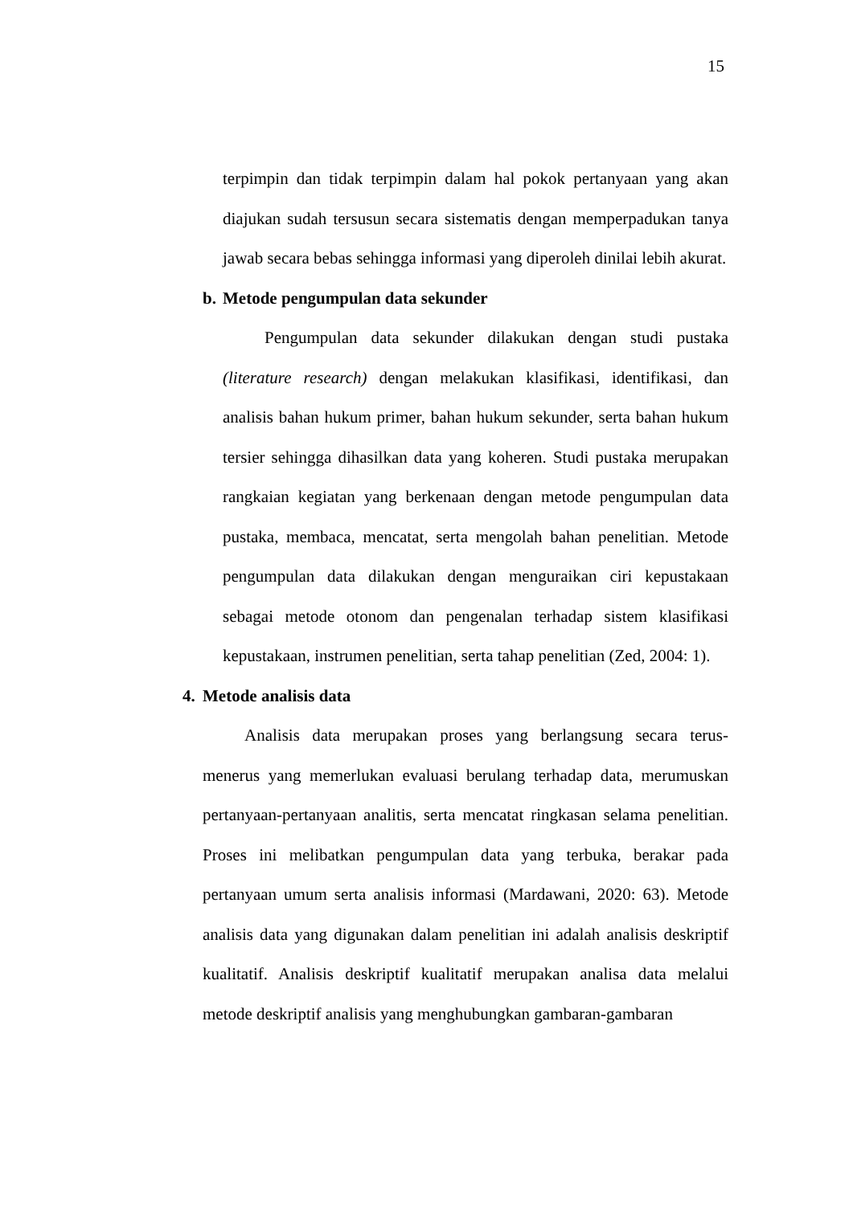15
terpimpin dan tidak terpimpin dalam hal pokok pertanyaan yang akan diajukan sudah tersusun secara sistematis dengan memperpadukan tanya jawab secara bebas sehingga informasi yang diperoleh dinilai lebih akurat.
b. Metode pengumpulan data sekunder
Pengumpulan data sekunder dilakukan dengan studi pustaka (literature research) dengan melakukan klasifikasi, identifikasi, dan analisis bahan hukum primer, bahan hukum sekunder, serta bahan hukum tersier sehingga dihasilkan data yang koheren. Studi pustaka merupakan rangkaian kegiatan yang berkenaan dengan metode pengumpulan data pustaka, membaca, mencatat, serta mengolah bahan penelitian. Metode pengumpulan data dilakukan dengan menguraikan ciri kepustakaan sebagai metode otonom dan pengenalan terhadap sistem klasifikasi kepustakaan, instrumen penelitian, serta tahap penelitian (Zed, 2004: 1).
4. Metode analisis data
Analisis data merupakan proses yang berlangsung secara terus-menerus yang memerlukan evaluasi berulang terhadap data, merumuskan pertanyaan-pertanyaan analitis, serta mencatat ringkasan selama penelitian. Proses ini melibatkan pengumpulan data yang terbuka, berakar pada pertanyaan umum serta analisis informasi (Mardawani, 2020: 63). Metode analisis data yang digunakan dalam penelitian ini adalah analisis deskriptif kualitatif. Analisis deskriptif kualitatif merupakan analisa data melalui metode deskriptif analisis yang menghubungkan gambaran-gambaran